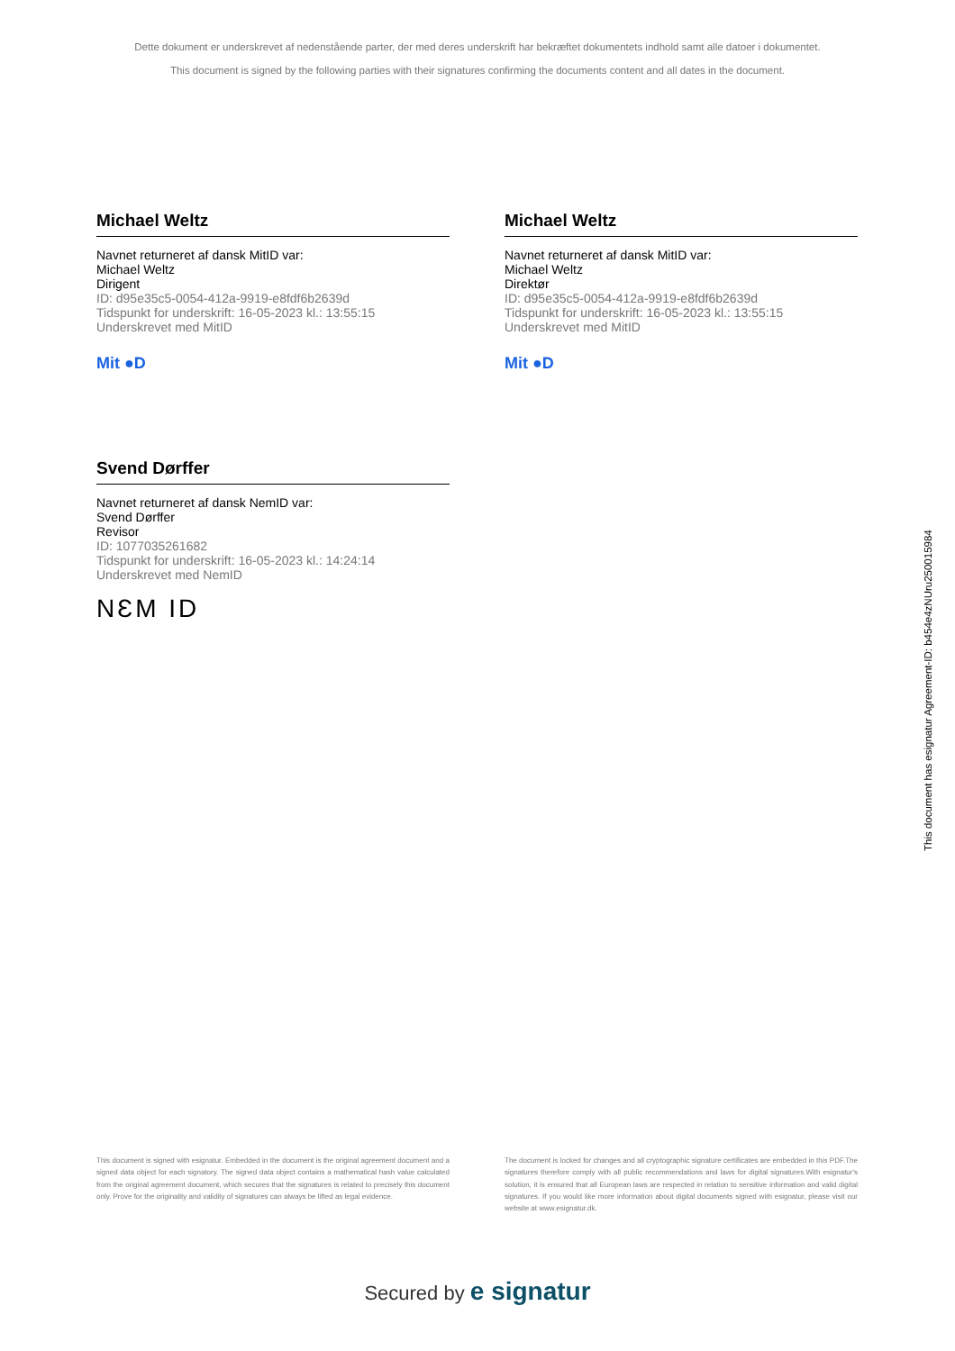Dette dokument er underskrevet af nedenstående parter, der med deres underskrift har bekræftet dokumentets indhold samt alle datoer i dokumentet.
This document is signed by the following parties with their signatures confirming the documents content and all dates in the document.
Michael Weltz
Navnet returneret af dansk MitID var:
Michael Weltz
Dirigent
ID: d95e35c5-0054-412a-9919-e8fdf6b2639d
Tidspunkt for underskrift: 16-05-2023 kl.: 13:55:15
Underskrevet med MitID
Mit ●D
Michael Weltz
Navnet returneret af dansk MitID var:
Michael Weltz
Direktør
ID: d95e35c5-0054-412a-9919-e8fdf6b2639d
Tidspunkt for underskrift: 16-05-2023 kl.: 13:55:15
Underskrevet med MitID
Mit ●D
Svend Dørffer
Navnet returneret af dansk NemID var:
Svend Dørffer
Revisor
ID: 1077035261682
Tidspunkt for underskrift: 16-05-2023 kl.: 14:24:14
Underskrevet med NemID
NƐM ID
This document is signed with esignatur. Embedded in the document is the original agreement document and a signed data object for each signatory. The signed data object contains a mathematical hash value calculated from the original agreement document, which secures that the signatures is related to precisely this document only. Prove for the originality and validity of signatures can always be lifted as legal evidence.
The document is locked for changes and all cryptographic signature certificates are embedded in this PDF.The signatures therefore comply with all public recommendations and laws for digital signatures.With esignatur's solution, it is ensured that all European laws are respected in relation to sensitive information and valid digital signatures. If you would like more information about digital documents signed with esignatur, please visit our website at www.esignatur.dk.
Secured by e signatur
This document has esignatur Agreement-ID: b454e4zNUru250015984